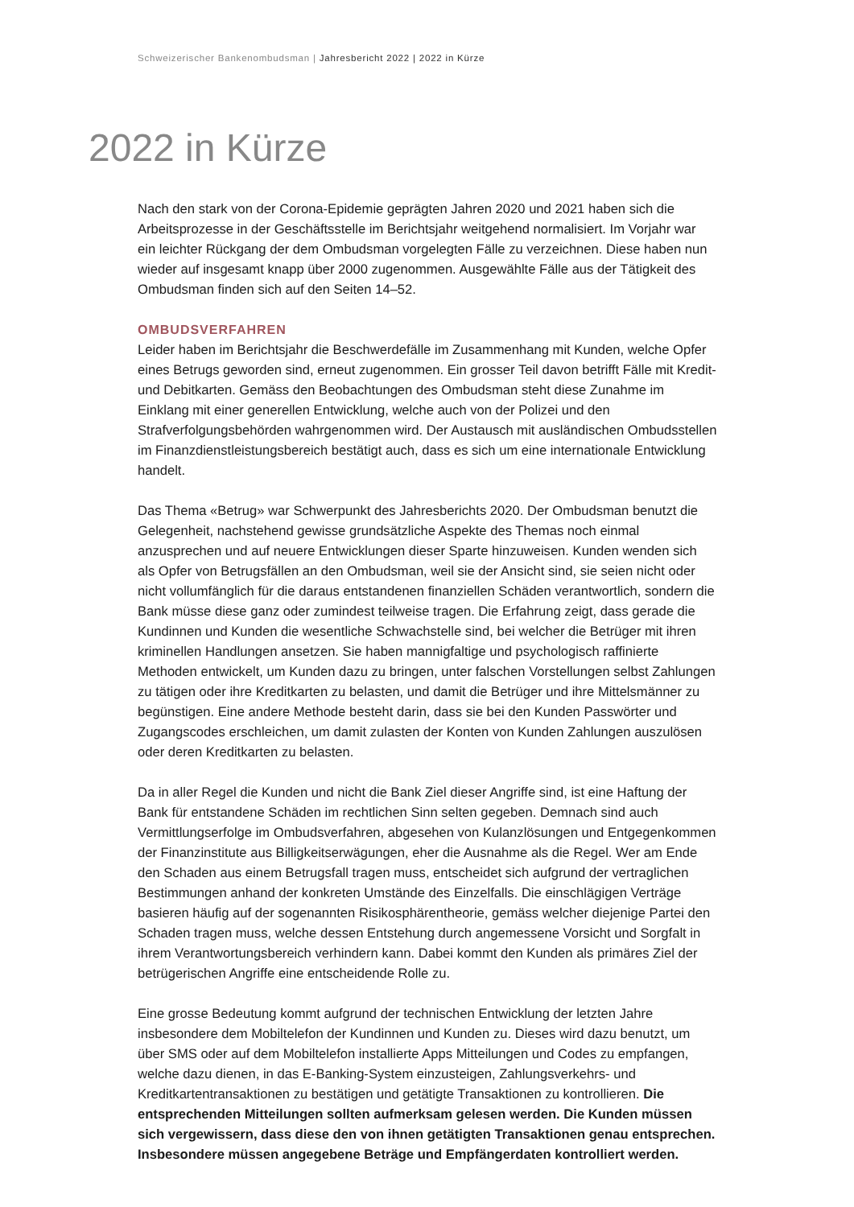Schweizerischer Bankenombudsman | Jahresbericht 2022 | 2022 in Kürze
2022 in Kürze
Nach den stark von der Corona-Epidemie geprägten Jahren 2020 und 2021 haben sich die Arbeitsprozesse in der Geschäftsstelle im Berichtsjahr weitgehend normalisiert. Im Vorjahr war ein leichter Rückgang der dem Ombudsman vorgelegten Fälle zu verzeichnen. Diese haben nun wieder auf insgesamt knapp über 2000 zugenommen. Ausgewählte Fälle aus der Tätigkeit des Ombudsman finden sich auf den Seiten 14–52.
OMBUDSVERFAHREN
Leider haben im Berichtsjahr die Beschwerdefälle im Zusammenhang mit Kunden, welche Opfer eines Betrugs geworden sind, erneut zugenommen. Ein grosser Teil davon betrifft Fälle mit Kredit- und Debitkarten. Gemäss den Beobachtungen des Ombudsman steht diese Zunahme im Einklang mit einer generellen Entwicklung, welche auch von der Polizei und den Strafverfolgungsbehörden wahrgenommen wird. Der Austausch mit ausländischen Ombudsstellen im Finanzdienstleistungsbereich bestätigt auch, dass es sich um eine internationale Entwicklung handelt.
Das Thema «Betrug» war Schwerpunkt des Jahresberichts 2020. Der Ombudsman benutzt die Gelegenheit, nachstehend gewisse grundsätzliche Aspekte des Themas noch einmal anzusprechen und auf neuere Entwicklungen dieser Sparte hinzuweisen. Kunden wenden sich als Opfer von Betrugsfällen an den Ombudsman, weil sie der Ansicht sind, sie seien nicht oder nicht vollumfänglich für die daraus entstandenen finanziellen Schäden verantwortlich, sondern die Bank müsse diese ganz oder zumindest teilweise tragen. Die Erfahrung zeigt, dass gerade die Kundinnen und Kunden die wesentliche Schwachstelle sind, bei welcher die Betrüger mit ihren kriminellen Handlungen ansetzen. Sie haben mannigfaltige und psychologisch raffinierte Methoden entwickelt, um Kunden dazu zu bringen, unter falschen Vorstellungen selbst Zahlungen zu tätigen oder ihre Kreditkarten zu belasten, und damit die Betrüger und ihre Mittelsmänner zu begünstigen. Eine andere Methode besteht darin, dass sie bei den Kunden Passwörter und Zugangscodes erschleichen, um damit zulasten der Konten von Kunden Zahlungen auszulösen oder deren Kreditkarten zu belasten.
Da in aller Regel die Kunden und nicht die Bank Ziel dieser Angriffe sind, ist eine Haftung der Bank für entstandene Schäden im rechtlichen Sinn selten gegeben. Demnach sind auch Vermittlungserfolge im Ombudsverfahren, abgesehen von Kulanzlösungen und Entgegenkommen der Finanzinstitute aus Billigkeitserwägungen, eher die Ausnahme als die Regel. Wer am Ende den Schaden aus einem Betrugsfall tragen muss, entscheidet sich aufgrund der vertraglichen Bestimmungen anhand der konkreten Umstände des Einzelfalls. Die einschlägigen Verträge basieren häufig auf der sogenannten Risikosphärentheorie, gemäss welcher diejenige Partei den Schaden tragen muss, welche dessen Entstehung durch angemessene Vorsicht und Sorgfalt in ihrem Verantwortungsbereich verhindern kann. Dabei kommt den Kunden als primäres Ziel der betrügerischen Angriffe eine entscheidende Rolle zu.
Eine grosse Bedeutung kommt aufgrund der technischen Entwicklung der letzten Jahre insbesondere dem Mobiltelefon der Kundinnen und Kunden zu. Dieses wird dazu benutzt, um über SMS oder auf dem Mobiltelefon installierte Apps Mitteilungen und Codes zu empfangen, welche dazu dienen, in das E-Banking-System einzusteigen, Zahlungsverkehrs- und Kreditkartentransaktionen zu bestätigen und getätigte Transaktionen zu kontrollieren. Die entsprechenden Mitteilungen sollten aufmerksam gelesen werden. Die Kunden müssen sich vergewissern, dass diese den von ihnen getätigten Transaktionen genau entsprechen. Insbesondere müssen angegebene Beträge und Empfängerdaten kontrolliert werden.